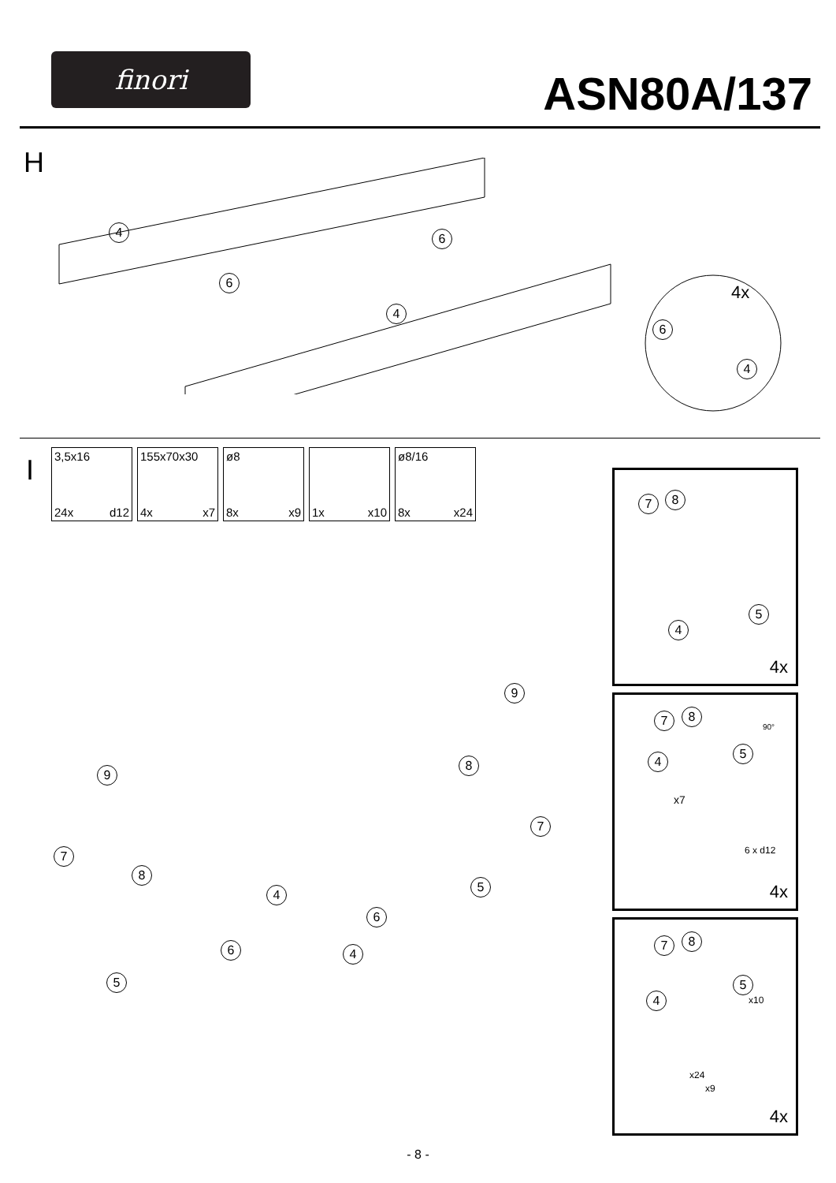finori ASN80A/137
H
4 6
6
4
4x
6
4
I
3,5x16
24x d12
155x70x30
4x x7
ø8
8x x9
1x x10 ø8/16
8x x24
4
6
6 4
9
7
8
5
9
8
7
5
4x
7 8
4
5
4x
x7
6 x d12
90°
7 8
4
5
4x
x10
x24
x9
7 8
4
5
- 8 -